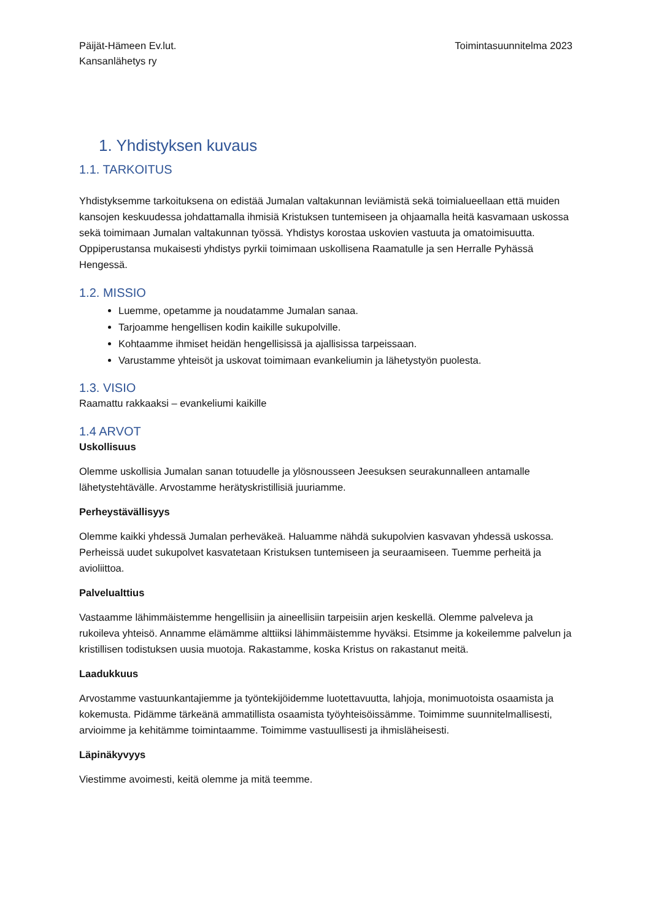Päijät-Hämeen Ev.lut.
Kansanlähetys ry
Toimintasuunnitelma 2023
1. Yhdistyksen kuvaus
1.1. TARKOITUS
Yhdistyksemme tarkoituksena on edistää Jumalan valtakunnan leviämistä sekä toimialueellaan että muiden kansojen keskuudessa johdattamalla ihmisiä Kristuksen tuntemiseen ja ohjaamalla heitä kasvamaan uskossa sekä toimimaan Jumalan valtakunnan työssä. Yhdistys korostaa uskovien vastuuta ja omatoimisuutta. Oppiperustansa mukaisesti yhdistys pyrkii toimimaan uskollisena Raamatulle ja sen Herralle Pyhässä Hengessä.
1.2. MISSIO
Luemme, opetamme ja noudatamme Jumalan sanaa.
Tarjoamme hengellisen kodin kaikille sukupolville.
Kohtaamme ihmiset heidän hengellisissä ja ajallisissa tarpeissaan.
Varustamme yhteisöt ja uskovat toimimaan evankeliumin ja lähetystyön puolesta.
1.3. VISIO
Raamattu rakkaaksi – evankeliumi kaikille
1.4 ARVOT
Uskollisuus
Olemme uskollisia Jumalan sanan totuudelle ja ylösnousseen Jeesuksen seurakunnalleen antamalle lähetystehtävälle. Arvostamme herätyskristillisiä juuriamme.
Perheystävällisyys
Olemme kaikki yhdessä Jumalan perheväkeä. Haluamme nähdä sukupolvien kasvavan yhdessä uskossa. Perheissä uudet sukupolvet kasvatetaan Kristuksen tuntemiseen ja seuraamiseen. Tuemme perheitä ja avioliittoa.
Palvelualttius
Vastaamme lähimmäistemme hengellisiin ja aineellisiin tarpeisiin arjen keskellä. Olemme palveleva ja rukoileva yhteisö. Annamme elämämme alttiiksi lähimmäistemme hyväksi. Etsimme ja kokeilemme palvelun ja kristillisen todistuksen uusia muotoja. Rakastamme, koska Kristus on rakastanut meitä.
Laadukkuus
Arvostamme vastuunkantajiemme ja työntekijöidemme luotettavuutta, lahjoja, monimuotoista osaamista ja kokemusta. Pidämme tärkeänä ammatillista osaamista työyhteisöissämme. Toimimme suunnitelmallisesti, arvioimme ja kehitämme toimintaamme. Toimimme vastuullisesti ja ihmisläheisesti.
Läpinäkyvyys
Viestimme avoimesti, keitä olemme ja mitä teemme.